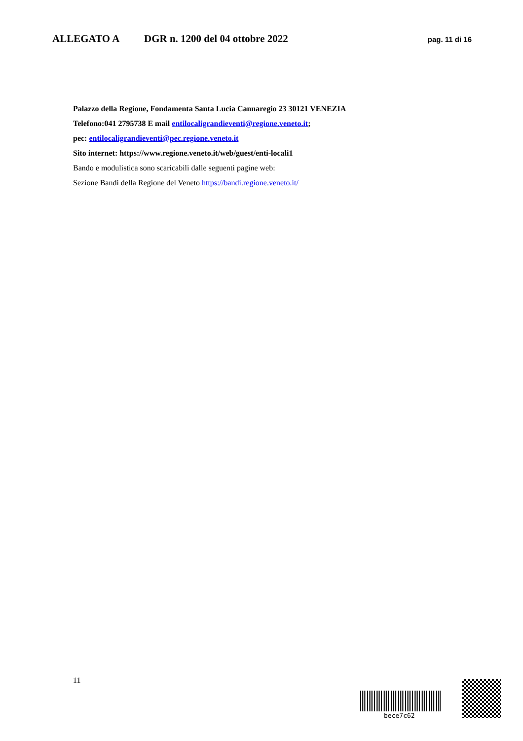ALLEGATO A DGR n. 1200 del 04 ottobre 2022 pag. 11 di 16
Palazzo della Regione, Fondamenta Santa Lucia Cannaregio 23 30121 VENEZIA
Telefono:041 2795738 E mail entilocaligrandieventi@regione.veneto.it;
pec: entilocaligrandieventi@pec.regione.veneto.it
Sito internet: https://www.regione.veneto.it/web/guest/enti-locali1
Bando e modulistica sono scaricabili dalle seguenti pagine web:
Sezione Bandi della Regione del Veneto https://bandi.regione.veneto.it/
11
bece7c62